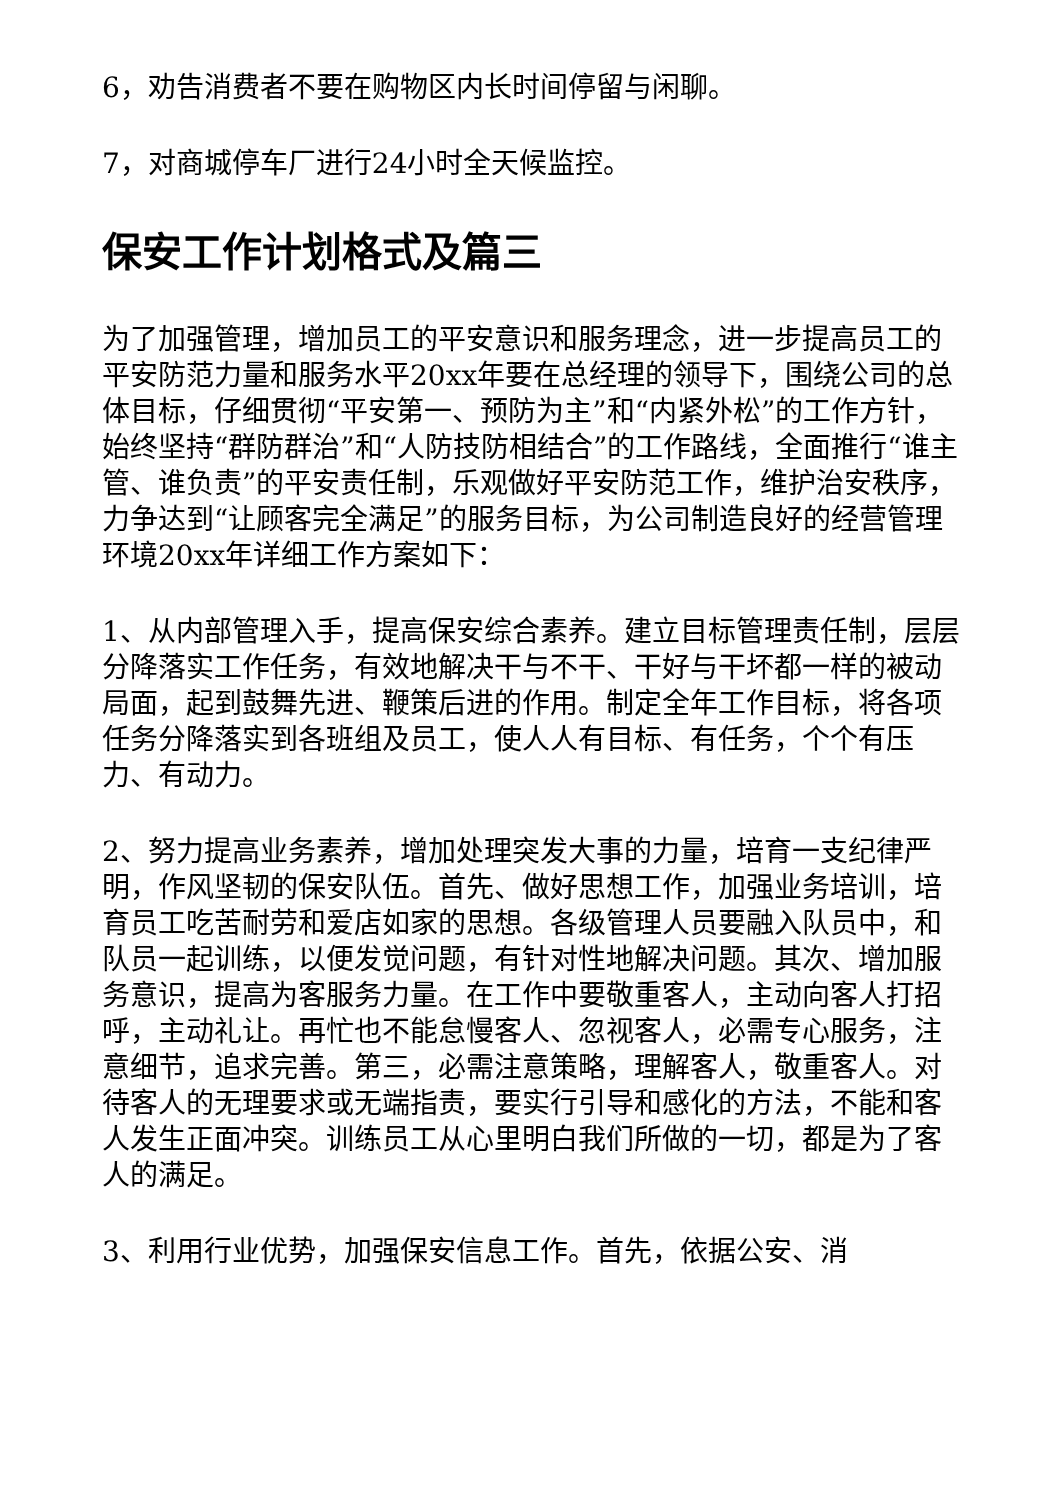6，劝告消费者不要在购物区内长时间停留与闲聊。
7，对商城停车厂进行24小时全天候监控。
保安工作计划格式及篇三
为了加强管理，增加员工的平安意识和服务理念，进一步提高员工的平安防范力量和服务水平20xx年要在总经理的领导下，围绕公司的总体目标，仔细贯彻“平安第一、预防为主”和“内紧外松”的工作方针，始终坚持“群防群治”和“人防技防相结合”的工作路线，全面推行“谁主管、谁负责”的平安责任制，乐观做好平安防范工作，维护治安秩序，力争达到“让顾客完全满足”的服务目标，为公司制造良好的经营管理环境20xx年详细工作方案如下：
1、从内部管理入手，提高保安综合素养。建立目标管理责任制，层层分降落实工作任务，有效地解决干与不干、干好与干坏都一样的被动局面，起到鼓舞先进、鞭策后进的作用。制定全年工作目标，将各项任务分降落实到各班组及员工，使人人有目标、有任务，个个有压力、有动力。
2、努力提高业务素养，增加处理突发大事的力量，培育一支纪律严明，作风坚韧的保安队伍。首先、做好思想工作，加强业务培训，培育员工吃苦耐劳和爱店如家的思想。各级管理人员要融入队员中，和队员一起训练，以便发觉问题，有针对性地解决问题。其次、增加服务意识，提高为客服务力量。在工作中要敬重客人，主动向客人打招呼，主动礼让。再忙也不能怠慢客人、忽视客人，必需专心服务，注意细节，追求完善。第三，必需注意策略，理解客人，敬重客人。对待客人的无理要求或无端指责，要实行引导和感化的方法，不能和客人发生正面冲突。训练员工从心里明白我们所做的一切，都是为了客人的满足。
3、利用行业优势，加强保安信息工作。首先，依据公安、消